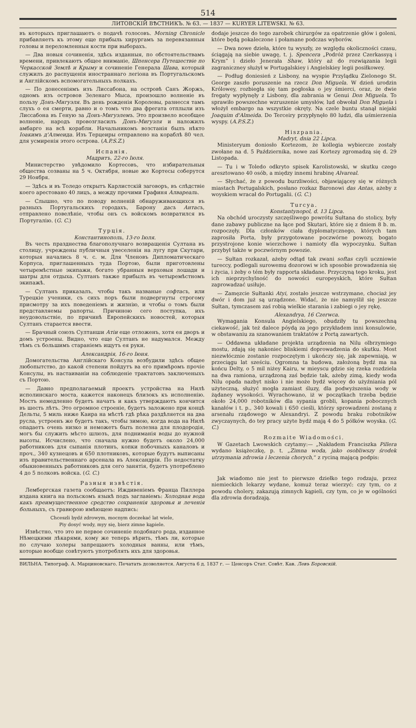514
ЛИТОВСКІЙ ВѢСТНИКЪ. № 63. — 1837 — KURYER LITEWSKI. № 63.
въ которыхъ приглашаютъ о подачѣ голосовъ. Morning Chronicle прибавляетъ къ этому еще прибыль хирургамъ за перевязанныя головы и переломленныя кости при выборахъ.
— Два новыя сочиненія, здѣсь изданныя, по обстоятельствамъ времени, привлекаютъ общее вниманіе, Шпенсера Путешествіе по Черкасской Землѣ и Крыму и сочиненіе Генерала Шава, который служилъ до распущенія иностраннаго легіона въ Португальскомъ и Англійскомъ вспомогательныхъ полкахъ.
— По донесеніямъ изъ Лиссабона, на островѣ Санъ Жоржъ, одномъ изъ островов Зеленаго Мыса, произошло волненіе въ пользу Донъ-Мигуэля. Въ день рожденія Королевы, разнесся тамъ слухъ о ея смерти, равно и о томъ что два фрегата отплыли изъ Лиссабона въ Геную за Донъ-Мигуэлемъ. Это произвело всеобщее волненіе, народъ провозгласилъ Донъ-Мигуэля и наложилъ амбарго на всѣ корабли. Начальникомъ возстанія былъ нѣкто Іоакимъ д'Алмеида. Изъ Терцеиры отправлено на кораблѣ 80 чел. для усмиренія этого острова. (A.P.S.Z.)
Испанія.
Мадритъ, 22-го Іюля.
Министерство увѣдомило Кортесовъ, что избирательныя общества созваны на 5 ч. Октября, новые же Кортесы соберутся 29 Ноября.
— Здѣсь и въ Толедо открытъ Карлистскій заговоръ, въ слѣдствіе коего арестовано 40 лицъ, а между прочими Графиня Алвареаль.
— Слышно, что по поводу волненій обнаруживающихся въ разныхъ Португальскихъ городахъ, Барону дасъ Антасъ, отправлено повелѣніе, чтобы онъ съ войскомъ возвратился въ Португалію. (G. C.)
Турція.
Константинополь, 13-го Іюля.
Въ честь празднества благополучнаго возвращенія Султана въ столицу, учреждены публичныя увеселенія на лугу при Скутари, которыя начались 8 ч. с. м. Для Членовъ Дипломатическаго Корпуса, приглашенныхъ туда Портою, были приготовлены четыремѣстные экипажи, богато убранныя верховыя лошади и шатры для отдыха. Султанъ также прибылъ въ четыремѣстномъ экипажѣ.
— Султанъ приказалъ, чтобы такъ названые софтасъ, или Турецкіе ученики, съ сихъ поръ были подвергнуты строгому присмотру за ихъ поведеніемъ и жизнію, и чтобы о томъ были представляемы рапорты. Причиною сего поступка, ихъ неудовольствіе, по причинѣ Европейскихъ новостей, которыя Султанъ старается ввести.
— Брачный союзъ Султанши Атіи еще отложенъ, хотя ея дворъ и домъ устроены. Видно, что еще Султанъ не надумался. Между тѣмъ съ большимъ стараніемъ ищутъ ея руки.
Александрія, 16-го Іюня.
Домогательства Англійскаго Консула возбудили здѣсь общее любопытство, до какой степени пойдутъ ва его примѣромъ прочіе Консулы, въ настаиваніи на соблюденіе трактатовъ заключеныхъ съ Портою.
— Давно предполагаемый проектъ устройства на Нилѣ исполинскаго моста, кажется наконецъ близокъ къ исполненію. Мостъ немедленно будетъ начатъ и какъ утверждаютъ кончится въ шесть лѣтъ. Это огромное строеніе, будетъ заложено при концѣ Дельты, 5 миль ниже Каира на мѣстѣ гдѣ рѣка раздѣляется на два русла, устроенъ же будетъ такъ, чтобы зимою, когда вода на Нилѣ опадаетъ очень низко и неможетъ быть полезна для плодородія, могъ бы служить мѣсто шлюзъ, для подниманія воды до нужной высоты. Исчислено, что сначала нужно будетъ около 24,000 работниковъ для сыпанія плотинъ, копки побочныхъ каналовъ и проч., 340 кузнецовъ и 650 плотниковъ, которые будутъ выписаны изъ правительственнаго арсенала въ Александріи. По недостатку обыкновенныхъ работниковъ для сего занятія, будетъ употреблено 4 до 5 полковъ войска. (G. C.)
Разныя извѣстія.
Лембергская газета сообщаетъ: Иждивеніемъ Франца Пиллера издана книга на польскомъ языкѣ подъ заглавіемъ: Холодная вода какъ преимущественное средство сохраненія здоровья и леченія больныхъ, съ гравюрою имѣющею надпись:
Chceszli bydź zdrowym, mocnym doczekać lat wiele,
Piy dosyć wody, myy się, bierz zimne kąpiele.
Извѣстно, что это не первое сочиненіе подобнаго рода, изданное Нѣмецкими лѣкарями, кому же теперь вѣрить, тѣмъ ли, которые по случаю холеры запрещаютъ холодныя ванны, или тѣмъ, которые вообще совѣтуютъ употреблять ихъ для здоровья.
dodaje jeszcze do tego zarobek chirurgów za opatrzenie głów i goleni, które będą pokaleczone i połamane podczas wyborów.
— Dwa nowe dzieła, które tu wyszły, ze względu okoliczności czasu, ściągają na siebie uwagę, t. j. Spencera „Podróż przez Czerkassyą i Krym” i dzieło Jenerała Shaw, który aż do rozwiązania legii zagraniczney służył w Portugalskiey i Angielskiey legii posiłkowey.
— Podług doniesień z Lisbony, na wyspie Przylądku Zielonego St. George zaszło poruszenie na rzecz Don Miguela. W dzień urodzin Królowey, rozbiegła się tam pogłoska o jey śmierci, oraz, że dwie fregaty wypłynęły z Lisbony, dla zabrania w Genui Don Miguela. To sprawiło powszechne wzruszenie umysłów, lud obwołał Don Miguela i włożył embargo na wszystkie okręty. Na czele buntu stanął niejaki Joaquim d'Almeida. Do Terceiry przypłynęło 80 ludzi, dla uśmierzenia wyspy. (A.P.S.Z.)
Hiszpania.
Madryt, dnia 22 Lipca.
Ministeryum doniosło Kortezom, że kollegia wybiercze zostały zwołane na d. 5 Października, nowe zaś Kortezy zgromadzą się d. 29 Listopada.
— Tu i w Toledo odkryto spisek Karolistowski, w skutku czego aresztowano 40 osób, a między innemi hrabinę Alvareal.
— Słychać, że z powodu burzliwości, objawiającey się w różnych miastach Portugalskich, posłano rozkaz Baronowi das Antas, ażeby z woyskiem wracał do Portugalii. (G. C.)
Turcya.
Konstantynopol, d. 13 Lipca.
Na obchód uroczysty szczęśliwego powrótu Sułtana do stolicy, były dane zabawy publiczne na łące pod Skutari, które się z dniem 8 b. m. rozpoczęły. Dla członków ciała dyplomatycznego, których tam zaprosiła Porta, były przygotowane poczwórne powozy, bogato przystrojone konie wierzchowe i namioty dla wypoczynku. Sułtan przybył także w poczwórnym powozie.
— Sułtan rozkazał, ażeby odtąd tak zwani softas czyli uczniowie tureccy, podlegali surowemu dozorowi w ich sposobie prowadzenia się i życia, i żeby o tém były rapporta składane. Przyczyną tego kroku, jest ich nieprzychylność do nowości europeyskich, które Sułtan zaprowadzać usiłuje.
— Zamęzcie Sułtanki Atyi, zostało jeszcze wstrzymane, chociaż jey dwór i dom już są urządzone. Widać, że nie namyślił się jeszcze Sułtan, tymczasem zaś robią wielkie starania i zabiegi o jey rękę.
Alexandrya, 16 Czerwca.
Wymagania Konsula Angielskiego, obudziły tu powszechną ciekawość, jak też dalece póydą za jego przykładem inni konsulowie, w obstawaniu za szanowaniem traktatów z Portą zawartych.
— Oddawna układane projekta urządzenia na Nilu olbrzymiego mostu, zdają się nakoniec bliskiemi doprowadzenia do skutku. Most niezwłócznie zostanie rozpoczętym i ukończy się, jak zapewniają, w przeciągu lat sześciu. Ogromna ta budowa, założoną bydź ma na końcu Delty, o 5 mil niżey Kairu, w mieyscu gdzie się rzeka rozdziela na dwa ramiona, urządzoną zaś będzie tak, ażeby zimą, kiedy woda Nilu opada nazbyt nisko i nie może bydź więcey do użyźniania pól użyteczną, służyć mogła zamiast śluzy, dla podwyższenia wody w żądaney wysokości. Wyrachowano, iż w początkach trzeba będzie około 24,000 robotników dla sypania grobli, kopania pobocznych kanałów i t. p., 340 kowali i 650 cieśli, którzy sprowadzeni zostaną z arsenału rządowego w Alexandryi. Z powodu braku robotników zwyczaynych, do tey pracy użyte bydź mają 4 do 5 półków woyska. (G. C.)
Rozmaite Wiadomości.
W Gazetach Lwowskich czytamy:— „Nakładem Franciszka Pillera wydano książeczkę, p. t. „Zimna woda, jako osobliwszy środek utrzymania zdrowia i leczenia chorych,“ z ryciną mającą podpis:
Jak wiadomo nie jest to pierwsze dziełko tego rodzaju, przez niemieckich lekarzy wydane, komuż teraz wierzyć: czy tym, co z powodu cholery, zakazują zimnych kąpieli, czy tym, co je w ogólności dla zdrowia doradzają.
ВИЛЬНА. Типограф. А. Марциновскаго. Печатать дозволяется. Августа 6 д. 1837 г. — Ценсоръ Стат. Совѣт. Кав. Левъ Боровскій.